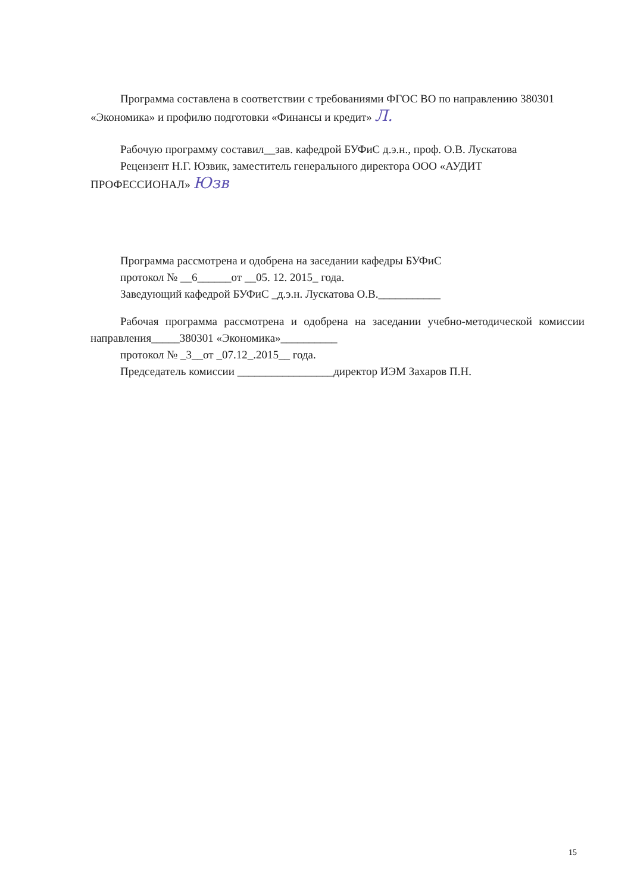Программа составлена в соответствии с требованиями ФГОС ВО по направлению 380301 «Экономика» и профилю подготовки «Финансы и кредит» Л.
Рабочую программу составил__зав. кафедрой БУФиС д.э.н., проф. О.В. Лускатова
Рецензент Н.Г. Юзвик, заместитель генерального директора ООО «АУДИТ
ПРОФЕССИОНАЛ» Юзв
Программа рассмотрена и одобрена на заседании кафедры БУФиС
протокол № __6______от __05. 12. 2015_ года.
Заведующий кафедрой БУФиС _д.э.н. Лускатова О.В.___________
Рабочая программа рассмотрена и одобрена на заседании учебно-методической комиссии направления_____380301 «Экономика»__________
протокол № _3__от _07.12_.2015__ года.
Председатель комиссии _________________директор ИЭМ Захаров П.Н.
15